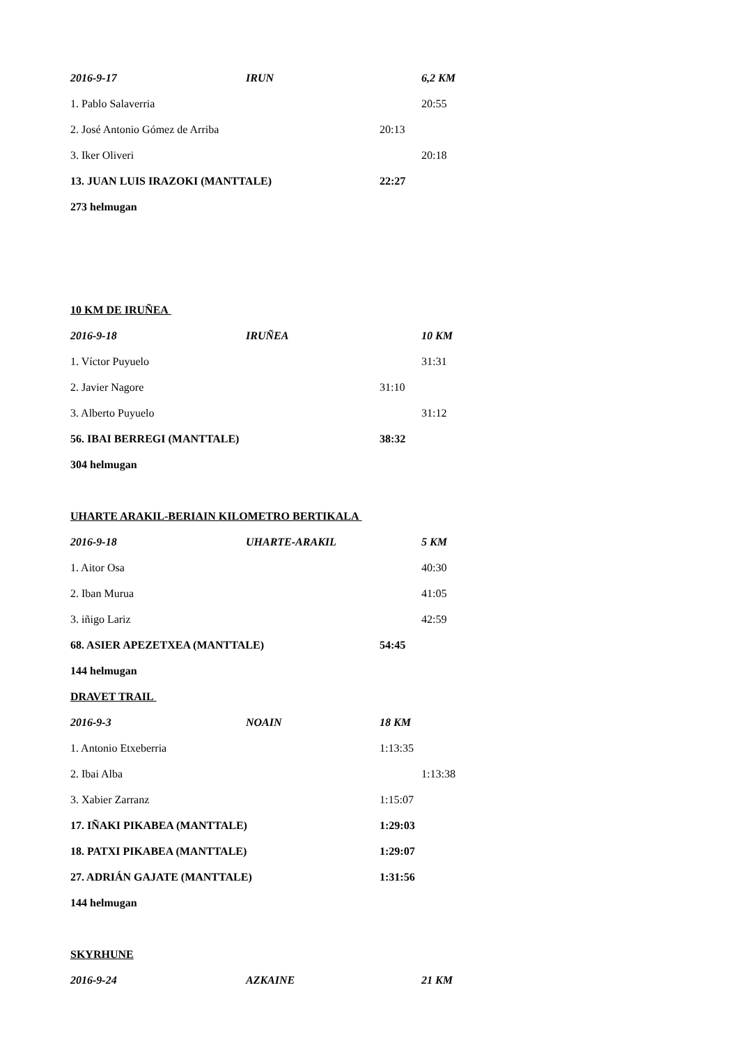2016-9-17 IRUN 6,2 KM
1. Pablo Salaverria 20:55
2. José Antonio Gómez de Arriba 20:13
3. Iker Oliveri 20:18
13. JUAN LUIS IRAZOKI (MANTTALE) 22:27
273 helmugan
10 KM DE IRUÑEA
2016-9-18 IRUÑEA 10 KM
1. Víctor Puyuelo 31:31
2. Javier Nagore 31:10
3. Alberto Puyuelo 31:12
56. IBAI BERREGI (MANTTALE) 38:32
304 helmugan
UHARTE ARAKIL-BERIAIN KILOMETRO BERTIKALA
2016-9-18 UHARTE-ARAKIL 5 KM
1. Aitor Osa 40:30
2. Iban Murua 41:05
3. iñigo Lariz 42:59
68. ASIER APEZETXEA (MANTTALE) 54:45
144 helmugan
DRAVET TRAIL
2016-9-3 NOAIN 18 KM
1. Antonio Etxeberria 1:13:35
2. Ibai Alba 1:13:38
3. Xabier Zarranz 1:15:07
17. IÑAKI PIKABEA (MANTTALE) 1:29:03
18. PATXI PIKABEA (MANTTALE) 1:29:07
27. ADRIÁN GAJATE (MANTTALE) 1:31:56
144 helmugan
SKYRHUNE
2016-9-24 AZKAINE 21 KM